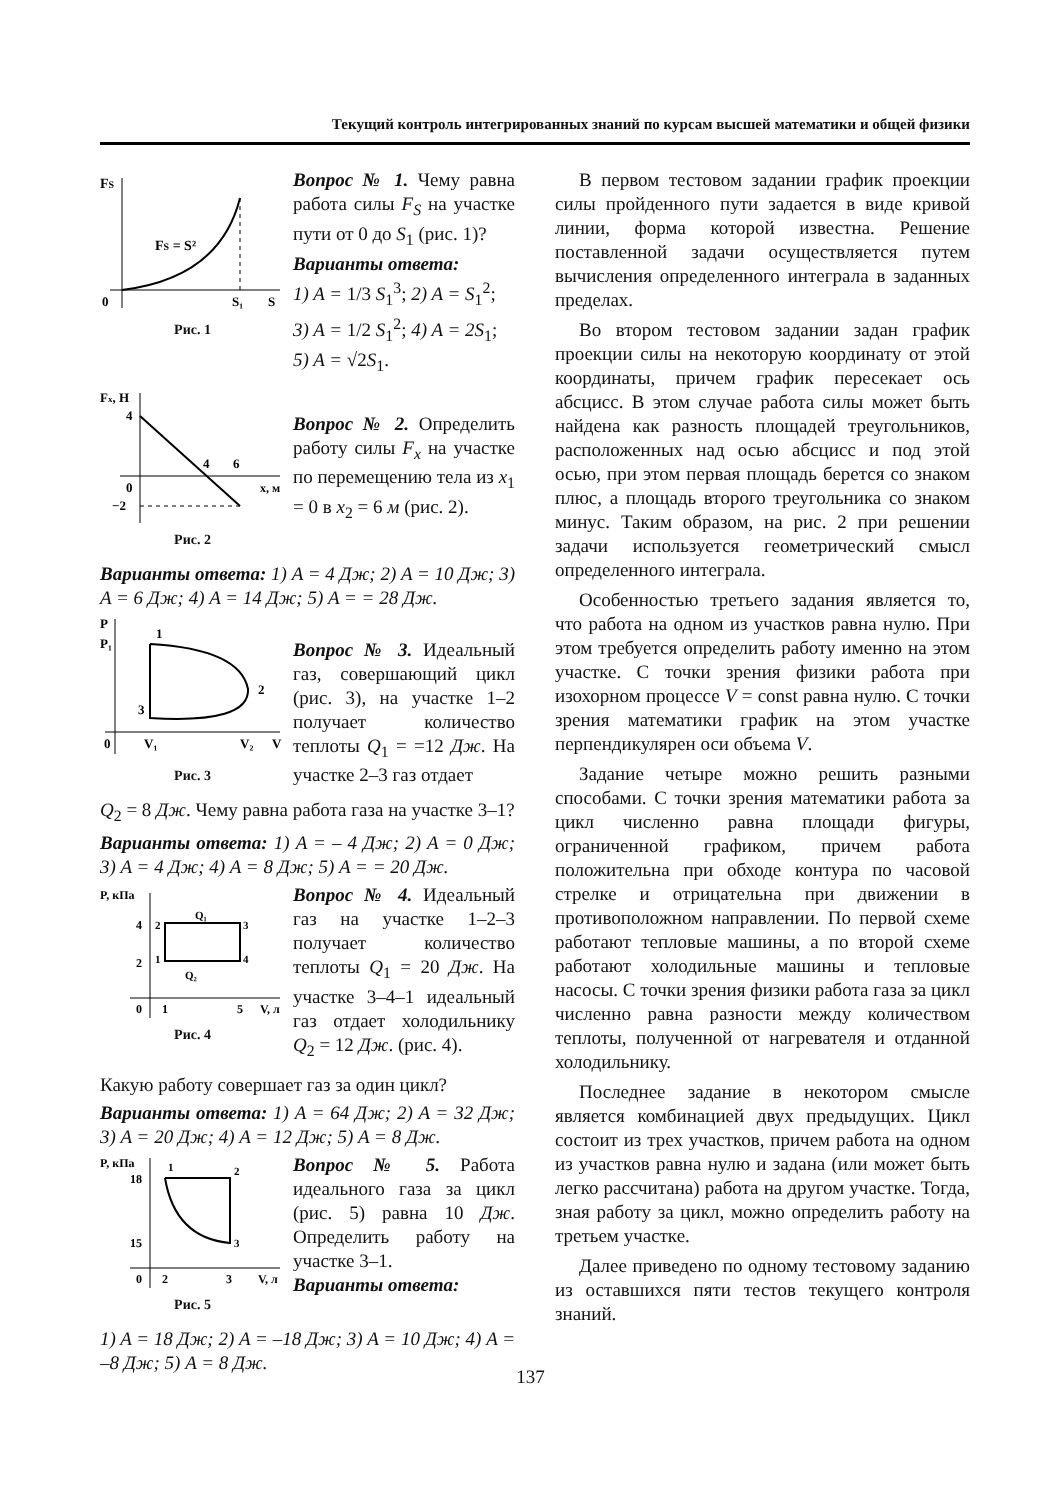Текущий контроль интегрированных знаний по курсам высшей математики и общей физики
FS
FS = S²
0
S₁
S
Рис. 1
Вопрос № 1. Чему равна работа силы F<sub>S</sub> на участке пути от 0 до S<sub>1</sub> (рис. 1)?
Варианты ответа:
1) A = 1/3 S<sub>1</sub><sup>3</sup>; 2) A = S<sub>1</sub><sup>2</sup>;
3) A = 1/2 S<sub>1</sub><sup>2</sup>; 4) A = 2S<sub>1</sub>;
5) A = √2S<sub>1</sub>.
Fx, H
4
4
6
0
−2
x, м
Рис. 2
Вопрос № 2. Определить работу силы F<sub>x</sub> на участке по перемещению тела из x<sub>1</sub> = 0 в x<sub>2</sub> = 6 м (рис. 2).
Варианты ответа: 1) A = 4 Дж; 2) A = 10 Дж; 3) A = 6 Дж; 4) A = 14 Дж; 5) A = = 28 Дж.
P
P₁
1
2
3
0
V₁
V₂
V
Рис. 3
Вопрос № 3. Идеальный газ, совершающий цикл (рис. 3), на участке 1–2 получает количество теплоты Q<sub>1</sub> = =12 Дж. На участке 2–3 газ отдает
Q<sub>2</sub> = 8 Дж. Чему равна работа газа на участке 3–1?
Варианты ответа: 1) A = – 4 Дж; 2) A = 0 Дж; 3) A = 4 Дж; 4) A = 8 Дж; 5) A = = 20 Дж.
P, кПа
4
2
2
3
1
4
Q₁
Q₂
0
1
5
V, л
Рис. 4
Вопрос № 4. Идеальный газ на участке 1–2–3 получает количество теплоты Q<sub>1</sub> = 20 Дж. На участке 3–4–1 идеальный газ отдает холодильнику Q<sub>2</sub> = 12 Дж. (рис. 4).
Какую работу совершает газ за один цикл?
Варианты ответа: 1) A = 64 Дж; 2) A = 32 Дж; 3) A = 20 Дж; 4) A = 12 Дж; 5) A = 8 Дж.
P, кПа
18
15
1
2
3
0
2
3
V, л
Рис. 5
Вопрос № 5. Работа идеального газа за цикл (рис. 5) равна 10 Дж. Определить работу на участке 3–1.
Варианты ответа:
1) A = 18 Дж; 2) A = –18 Дж; 3) A = 10 Дж; 4) A = –8 Дж; 5) A = 8 Дж.
В первом тестовом задании график проекции силы пройденного пути задается в виде кривой линии, форма которой известна. Решение поставленной задачи осуществляется путем вычисления определенного интеграла в заданных пределах.
Во втором тестовом задании задан график проекции силы на некоторую координату от этой координаты, причем график пересекает ось абсцисс. В этом случае работа силы может быть найдена как разность площадей треугольников, расположенных над осью абсцисс и под этой осью, при этом первая площадь берется со знаком плюс, а площадь второго треугольника со знаком минус. Таким образом, на рис. 2 при решении задачи используется геометрический смысл определенного интеграла.
Особенностью третьего задания является то, что работа на одном из участков равна нулю. При этом требуется определить работу именно на этом участке. С точки зрения физики работа при изохорном процессе V = const равна нулю. С точки зрения математики график на этом участке перпендикулярен оси объема V.
Задание четыре можно решить разными способами. С точки зрения математики работа за цикл численно равна площади фигуры, ограниченной графиком, причем работа положительна при обходе контура по часовой стрелке и отрицательна при движении в противоположном направлении. По первой схеме работают тепловые машины, а по второй схеме работают холодильные машины и тепловые насосы. С точки зрения физики работа газа за цикл численно равна разности между количеством теплоты, полученной от нагревателя и отданной холодильнику.
Последнее задание в некотором смысле является комбинацией двух предыдущих. Цикл состоит из трех участков, причем работа на одном из участков равна нулю и задана (или может быть легко рассчитана) работа на другом участке. Тогда, зная работу за цикл, можно определить работу на третьем участке.
Далее приведено по одному тестовому заданию из оставшихся пяти тестов текущего контроля знаний.
137